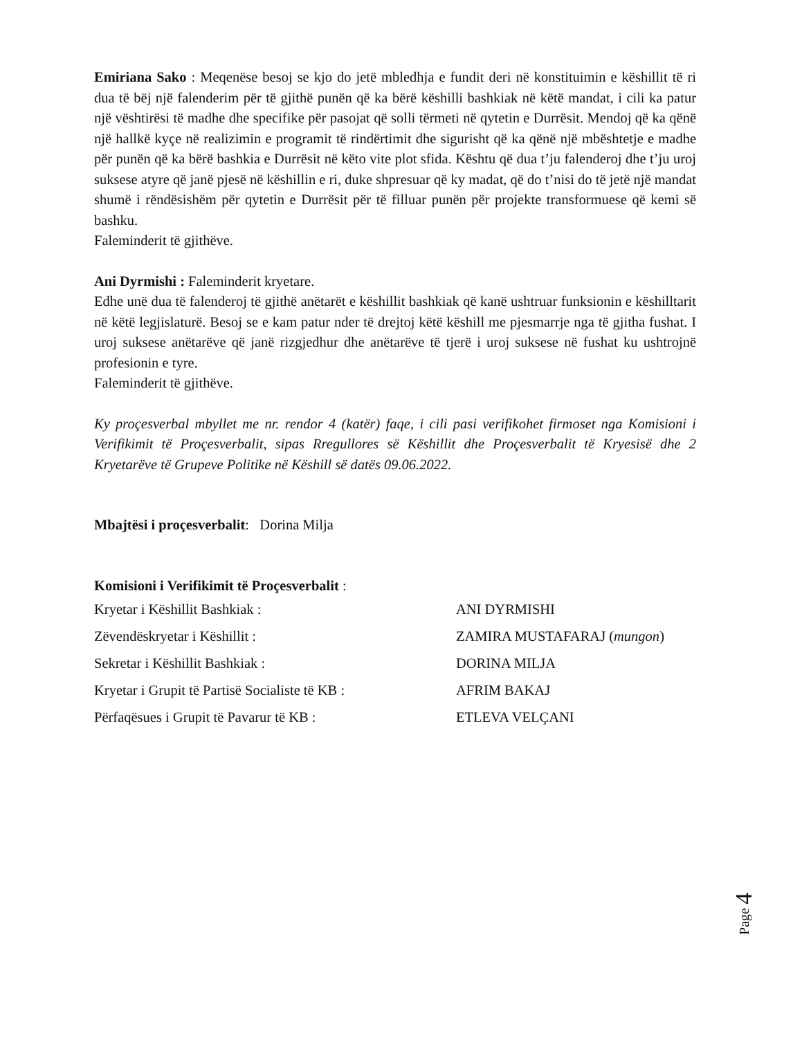Emiriana Sako : Meqenëse besoj se kjo do jetë mbledhja e fundit deri në konstituimin e këshillit të ri dua të bëj një falenderim për të gjithë punën që ka bërë këshilli bashkiak në këtë mandat, i cili ka patur një vështirësi të madhe dhe specifike për pasojat që solli tërmeti në qytetin e Durrësit. Mendoj që ka qënë një hallkë kyçe në realizimin e programit të rindërtimit dhe sigurisht që ka qënë një mbështetje e madhe për punën që ka bërë bashkia e Durrësit në këto vite plot sfida. Kështu që dua t’ju falenderoj dhe t’ju uroj suksese atyre që janë pjesë në këshillin e ri, duke shpresuar që ky madat, që do t’nisi do të jetë një mandat shumë i rëndësishëm për qytetin e Durrësit për të filluar punën për projekte transformuese që kemi së bashku.
Faleminderit të gjithëve.
Ani Dyrmishi : Faleminderit kryetare.
Edhe unë dua të falenderoj të gjithë anëtarët e këshillit bashkiak që kanë ushtruar funksionin e këshilltarit në këtë legjislaturë. Besoj se e kam patur nder të drejtoj këtë këshill me pjesmarrje nga të gjitha fushat. I uroj suksese anëtarëve që janë rizgjedhur dhe anëtarëve të tjerë i uroj suksese në fushat ku ushtrojnë profesionin e tyre.
Faleminderit të gjithëve.
Ky proçesverbal mbyllet me nr. rendor 4 (katër) faqe, i cili pasi verifikohet firmoset nga Komisioni i Verifikimit të Proçesverbalit, sipas Rregullores së Këshillit dhe Proçesverbalit të Kryesisë dhe 2 Kryetarëve të Grupeve Politike në Këshill së datës 09.06.2022.
Mbajtësi i proçesverbalit: Dorina Milja
Komisioni i Verifikimit të Proçesverbalit :
Kryetar i Këshillit Bashkiak : ANI DYRMISHI
Zëvendëskryetar i Këshillit : ZAMIRA MUSTAFARAJ (mungon)
Sekretar i Këshillit Bashkiak : DORINA MILJA
Kryetar i Grupit të Partisë Socialiste të KB : AFRIM BAKAJ
Përfaqësues i Grupit të Pavarur të KB : ETLEVA VELÇANI
Page 4